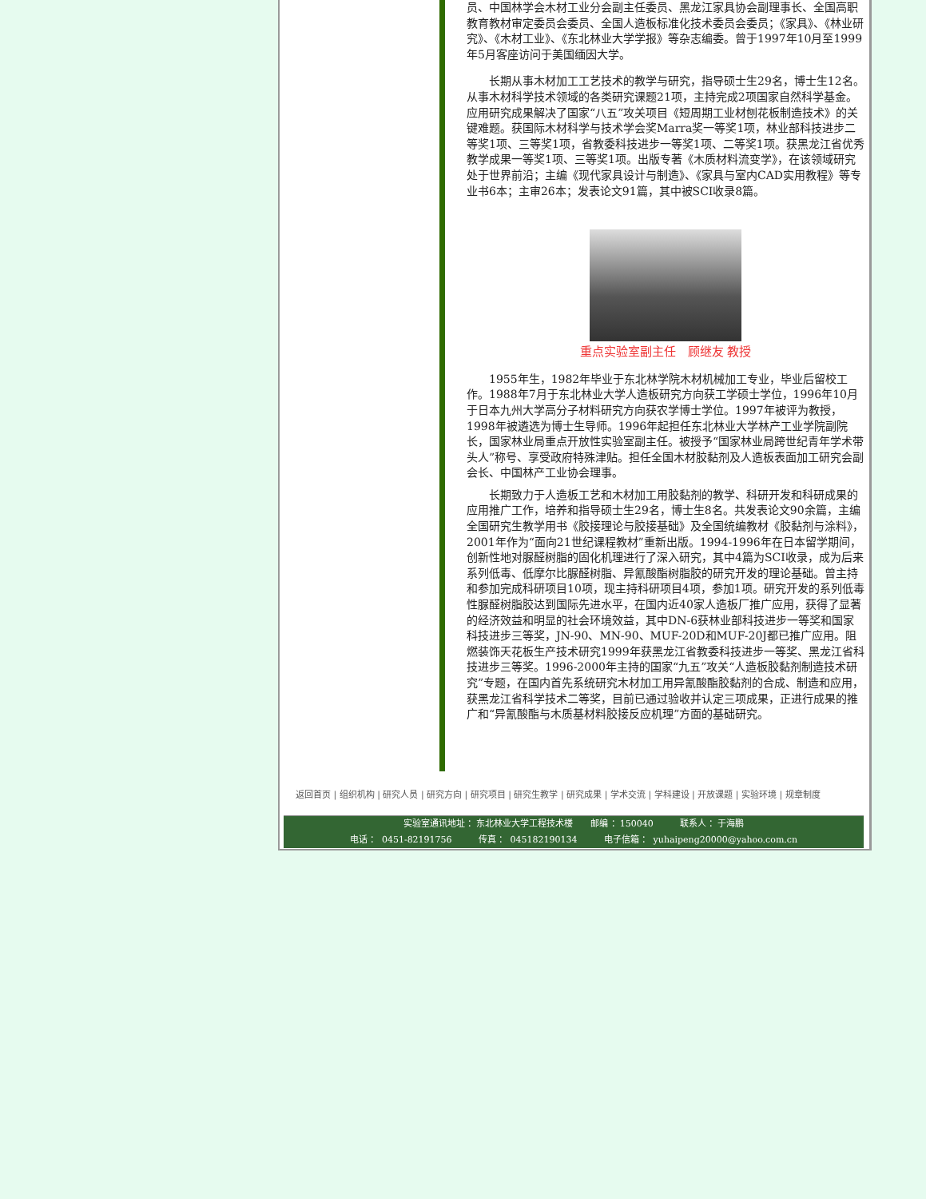员、中国林学会木材工业分会副主任委员、黑龙江家具协会副理事长、全国高职教育教材审定委员会委员、全国人造板标准化技术委员会委员；《家具》、《林业研究》、《木材工业》、《东北林业大学学报》等杂志编委。曾于1997年10月至1999年5月客座访问于美国缅因大学。
长期从事木材加工工艺技术的教学与研究，指导硕士生29名，博士生12名。从事木材科学技术领域的各类研究课题21项，主持完成2项国家自然科学基金。应用研究成果解决了国家“八五”攻关项目《短周期工业材刨花板制造技术》的关键难题。获国际木材科学与技术学会奖Marra奖一等奖1项，林业部科技进步二等奖1项、三等奖1项，省教委科技进步一等奖1项、二等奖1项。获黑龙江省优秀教学成果一等奖1项、三等奖1项。出版专著《木质材料流变学》，在该领域研究处于世界前沿；主编《现代家具设计与制造》、《家具与室内CAD实用教程》等专业书6本；主审26本；发表论文91篇，其中被SCI收录8篇。
重点实验室副主任　顾继友 教授
1955年生，1982年毕业于东北林学院木材机械加工专业，毕业后留校工作。1988年7月于东北林业大学人造板研究方向获工学硕士学位，1996年10月于日本九州大学高分子材料研究方向获农学博士学位。1997年被评为教授，1998年被遴选为博士生导师。1996年起担任东北林业大学林产工业学院副院长，国家林业局重点开放性实验室副主任。被授予“国家林业局跨世纪青年学术带头人”称号、享受政府特殊津贴。担任全国木材胶黏剂及人造板表面加工研究会副会长、中国林产工业协会理事。
长期致力于人造板工艺和木材加工用胶黏剂的教学、科研开发和科研成果的应用推广工作，培养和指导硕士生29名，博士生8名。共发表论文90余篇，主编全国研究生教学用书《胶接理论与胶接基础》及全国统编教材《胶黏剂与涂料》，2001年作为“面向21世纪课程教材”重新出版。1994-1996年在日本留学期间，创新性地对脲醛树脂的固化机理进行了深入研究，其中4篇为SCI收录，成为后来系列低毒、低摩尔比脲醛树脂、异氰酸酯树脂胶的研究开发的理论基础。曾主持和参加完成科研项目10项，现主持科研项目4项，参加1项。研究开发的系列低毒性脲醛树脂胶达到国际先进水平，在国内近40家人造板厂推广应用，获得了显著的经济效益和明显的社会环境效益，其中DN-6获林业部科技进步一等奖和国家科技进步三等奖，JN-90、MN-90、MUF-20D和MUF-20J都已推广应用。阻燃装饰天花板生产技术研究1999年获黑龙江省教委科技进步一等奖、黑龙江省科技进步三等奖。1996-2000年主持的国家“九五”攻关“人造板胶黏剂制造技术研究”专题，在国内首先系统研究木材加工用异氰酸酯胶黏剂的合成、制造和应用，获黑龙江省科学技术二等奖，目前已通过验收并认定三项成果，正进行成果的推广和“异氰酸酯与木质基材料胶接反应机理”方面的基础研究。
返回首页 | 组织机构 | 研究人员 | 研究方向 | 研究项目 | 研究生教学 | 研究成果 | 学术交流 | 学科建设 | 开放课题 | 实验环境 | 规章制度
实验室通讯地址 ：东北林业大学工程技术楼　　邮编 ：150040　　　联系人 ：于海鹏
电话 ： 0451-82191756　　　传真 ： 045182190134　　　电子信箱 ： yuhaipeng20000@yahoo.com.cn